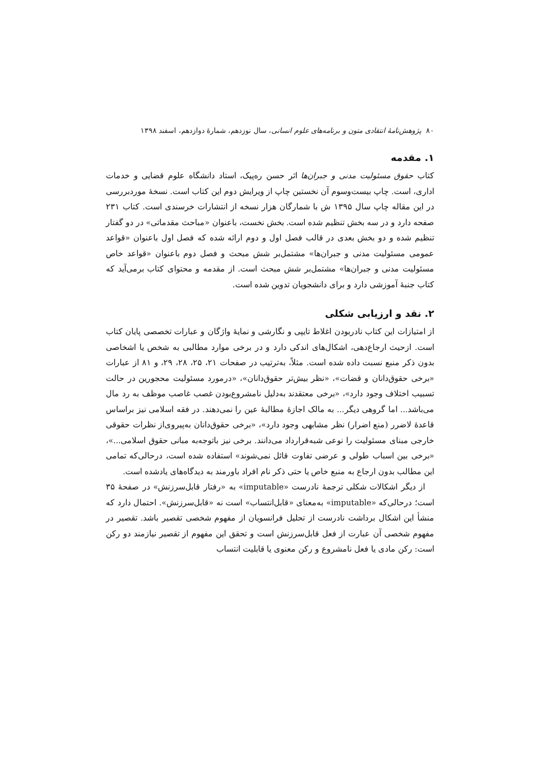۸۰ پژوهش‌نامهٔ انتقادی متون و برنامه‌های علوم انسانی، سال نوزدهم، شمارهٔ دوازدهم، اسفند ۱۳۹۸
۱. مقدمه
کتاب حقوق مسئولیت مدنی و جبران‌ها اثر حسن ره‌پیک، استاد دانشگاه علوم قضایی و خدمات اداری، است. چاپ بیست‌وسوم آن نخستین چاپ از ویرایش دوم این کتاب است. نسخهٔ موردبررسی در این مقاله چاپ سال ۱۳۹۵ ش با شمارگان هزار نسخه از انتشارات خرسندی است. کتاب ۲۳۱ صفحه دارد و در سه بخش تنظیم شده است. بخش نخست، باعنوان «مباحث مقدماتی» در دو گفتار تنظیم شده و دو بخش بعدی در قالب فصل اول و دوم ارائه شده که فصل اول باعنوان «قواعد عمومی مسئولیت مدنی و جبران‌ها» مشتمل‌بر شش مبحث و فصل دوم باعنوان «قواعد خاص مسئولیت مدنی و جبران‌ها» مشتمل‌بر شش مبحث است. از مقدمه و محتوای کتاب برمی‌آید که کتاب جنبهٔ آموزشی دارد و برای دانشجویان تدوین شده است.
۲. نقد و ارزیابی شکلی
از امتیازات این کتاب نادربودن اغلاط تایپی و نگارشی و نمایهٔ واژگان و عبارات تخصصی پایان کتاب است. ازحیث ارجاع‌دهی، اشکال‌های اندکی دارد و در برخی موارد مطالبی به شخص یا اشخاصی بدون ذکر منبع نسبت داده شده است. مثلاً، به‌ترتیب در صفحات ۲۱، ۲۵، ۲۸، ۲۹، و ۸۱ از عبارات «برخی حقوق‌دانان و قضات»، «نظر بیش‌تر حقوق‌دانان»، «درمورد مسئولیت محجورین در حالت تسبیب اختلاف وجود دارد»، «برخی معتقدند به‌دلیل نامشروع‌بودن غصب غاصب موظف به رد مال می‌باشد... اما گروهی دیگر... به مالک اجازهٔ مطالبهٔ عین را نمی‌دهند. در فقه اسلامی نیز براساس قاعدهٔ لاضرر (منع اضرار) نظر مشابهی وجود دارد»، «برخی حقوق‌دانان به‌پیروی‌از نظرات حقوقی خارجی مبنای مسئولیت را نوعی شبه‌قرارداد می‌دانند. برخی نیز باتوجه‌به مبانی حقوق اسلامی...»، «برخی بین اسباب طولی و عرضی تفاوت قائل نمی‌شوند» استفاده شده است، درحالی‌که تمامی این مطالب بدون ارجاع به منبع خاص یا حتی ذکر نام افراد باورمند به دیدگاه‌های یادشده است.
از دیگر اشکالات شکلی ترجمهٔ نادرست «imputable» به «رفتار قابل‌سرزنش» در صفحهٔ ۳۵ است؛ درحالی‌که «imputable» به‌معنای «قابل‌انتساب» است نه «قابل‌سرزنش». احتمال دارد که منشأ این اشکال برداشت نادرست از تحلیل فرانسویان از مفهوم شخصی تقصیر باشد. تقصیر در مفهوم شخصی آن عبارت از فعل قابل‌سرزنش است و تحقق این مفهوم از تقصیر نیازمند دو رکن است: رکن مادی یا فعل نامشروع و رکن معنوی یا قابلیت انتساب